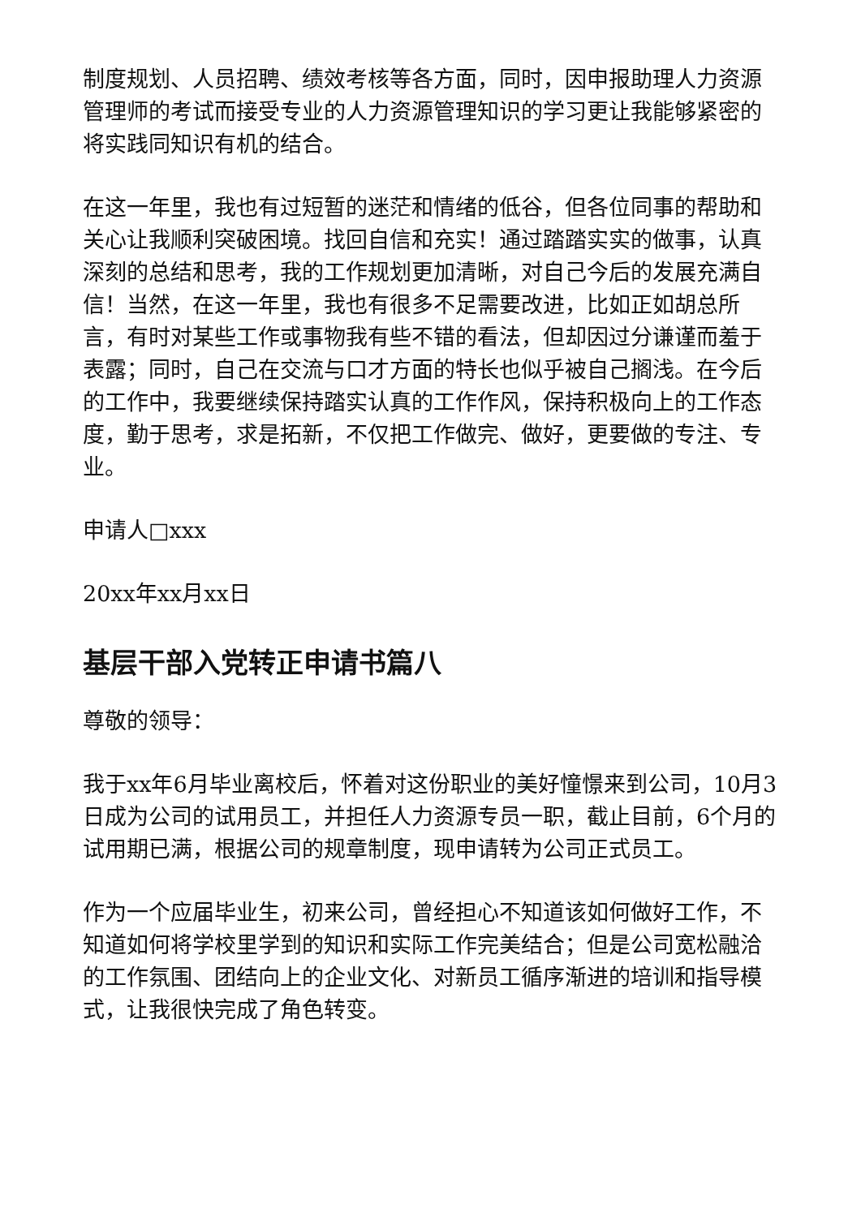制度规划、人员招聘、绩效考核等各方面，同时，因申报助理人力资源管理师的考试而接受专业的人力资源管理知识的学习更让我能够紧密的将实践同知识有机的结合。
在这一年里，我也有过短暂的迷茫和情绪的低谷，但各位同事的帮助和关心让我顺利突破困境。找回自信和充实！通过踏踏实实的做事，认真深刻的总结和思考，我的工作规划更加清晰，对自己今后的发展充满自信！当然，在这一年里，我也有很多不足需要改进，比如正如胡总所言，有时对某些工作或事物我有些不错的看法，但却因过分谦谨而羞于表露；同时，自己在交流与口才方面的特长也似乎被自己搁浅。在今后的工作中，我要继续保持踏实认真的工作作风，保持积极向上的工作态度，勤于思考，求是拓新，不仅把工作做完、做好，更要做的专注、专业。
申请人□xxx
20xx年xx月xx日
基层干部入党转正申请书篇八
尊敬的领导：
我于xx年6月毕业离校后，怀着对这份职业的美好憧憬来到公司，10月3日成为公司的试用员工，并担任人力资源专员一职，截止目前，6个月的试用期已满，根据公司的规章制度，现申请转为公司正式员工。
作为一个应届毕业生，初来公司，曾经担心不知道该如何做好工作，不知道如何将学校里学到的知识和实际工作完美结合；但是公司宽松融洽的工作氛围、团结向上的企业文化、对新员工循序渐进的培训和指导模式，让我很快完成了角色转变。